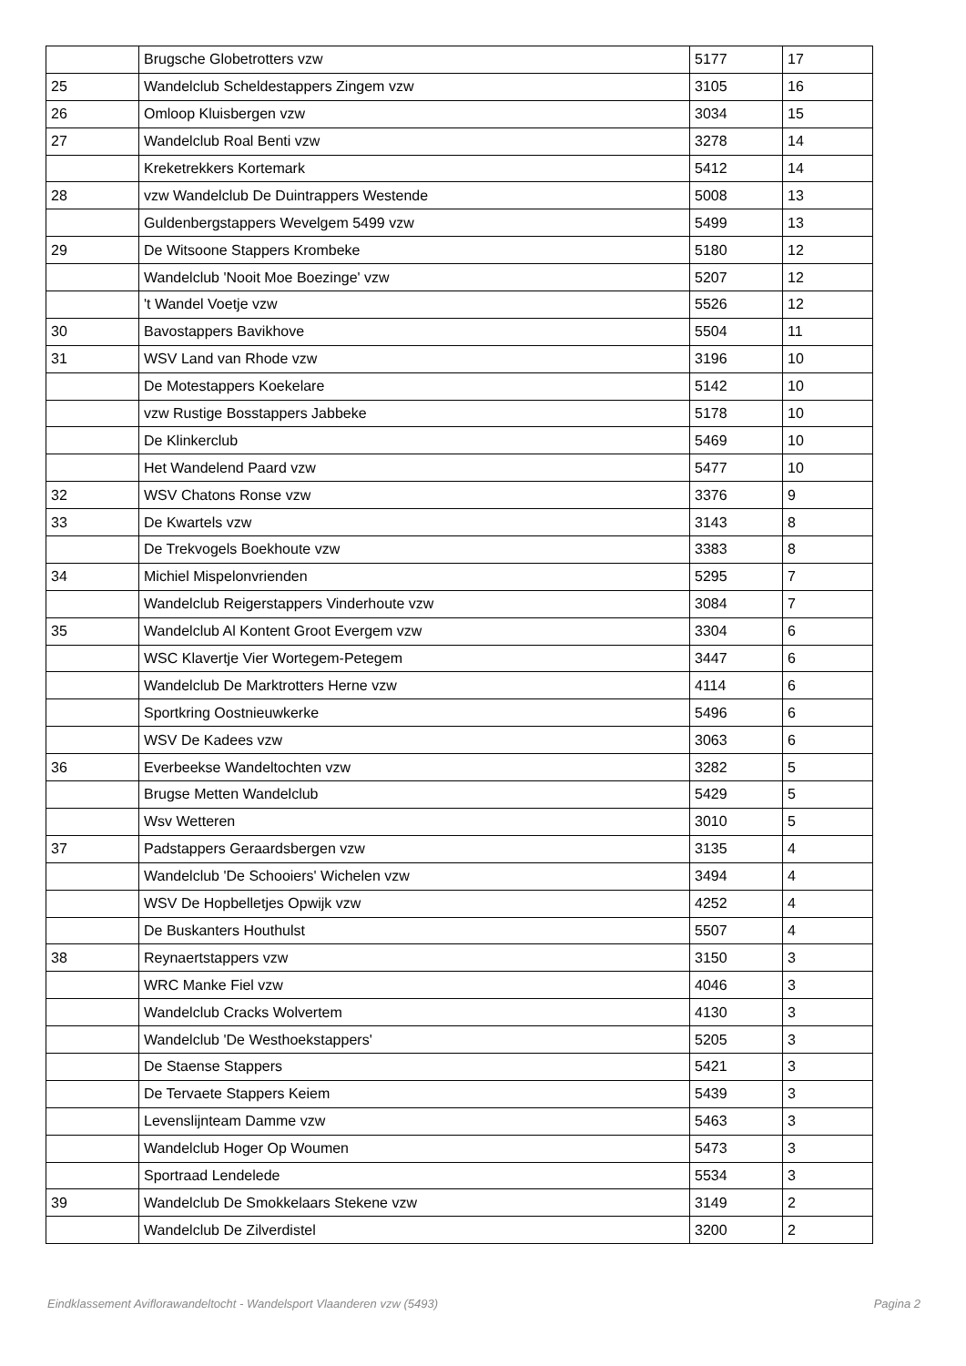| | Brugsche Globetrotters vzw | 5177 | 17 |
| 25 | Wandelclub Scheldestappers Zingem vzw | 3105 | 16 |
| 26 | Omloop Kluisbergen vzw | 3034 | 15 |
| 27 | Wandelclub Roal Benti vzw | 3278 | 14 |
| | Kreketrekkers Kortemark | 5412 | 14 |
| 28 | vzw Wandelclub De Duintrappers Westende | 5008 | 13 |
| | Guldenbergstappers Wevelgem 5499 vzw | 5499 | 13 |
| 29 | De Witsoone Stappers Krombeke | 5180 | 12 |
| | Wandelclub 'Nooit Moe Boezinge' vzw | 5207 | 12 |
| | 't Wandel Voetje vzw | 5526 | 12 |
| 30 | Bavostappers Bavikhove | 5504 | 11 |
| 31 | WSV Land van Rhode vzw | 3196 | 10 |
| | De Motestappers Koekelare | 5142 | 10 |
| | vzw Rustige Bosstappers Jabbeke | 5178 | 10 |
| | De Klinkerclub | 5469 | 10 |
| | Het Wandelend Paard vzw | 5477 | 10 |
| 32 | WSV Chatons Ronse vzw | 3376 | 9 |
| 33 | De Kwartels vzw | 3143 | 8 |
| | De Trekvogels Boekhoute vzw | 3383 | 8 |
| 34 | Michiel Mispelonvrienden | 5295 | 7 |
| | Wandelclub Reigerstappers Vinderhoute vzw | 3084 | 7 |
| 35 | Wandelclub Al Kontent Groot Evergem vzw | 3304 | 6 |
| | WSC Klavertje Vier Wortegem-Petegem | 3447 | 6 |
| | Wandelclub De Marktrotters Herne vzw | 4114 | 6 |
| | Sportkring Oostnieuwkerke | 5496 | 6 |
| | WSV De Kadees vzw | 3063 | 6 |
| 36 | Everbeekse Wandeltochten vzw | 3282 | 5 |
| | Brugse Metten Wandelclub | 5429 | 5 |
| | Wsv Wetteren | 3010 | 5 |
| 37 | Padstappers Geraardsbergen vzw | 3135 | 4 |
| | Wandelclub 'De Schooiers' Wichelen vzw | 3494 | 4 |
| | WSV De Hopbelletjes Opwijk vzw | 4252 | 4 |
| | De Buskanters Houthulst | 5507 | 4 |
| 38 | Reynaertstappers vzw | 3150 | 3 |
| | WRC Manke Fiel vzw | 4046 | 3 |
| | Wandelclub Cracks Wolvertem | 4130 | 3 |
| | Wandelclub 'De Westhoekstappers' | 5205 | 3 |
| | De Staense Stappers | 5421 | 3 |
| | De Tervaete Stappers Keiem | 5439 | 3 |
| | Levenslijnteam Damme vzw | 5463 | 3 |
| | Wandelclub Hoger Op Woumen | 5473 | 3 |
| | Sportraad Lendelede | 5534 | 3 |
| 39 | Wandelclub De Smokkelaars Stekene vzw | 3149 | 2 |
| | Wandelclub De Zilverdistel | 3200 | 2 |
Eindklassement Aviflorawandeltocht - Wandelsport Vlaanderen vzw (5493) Pagina 2